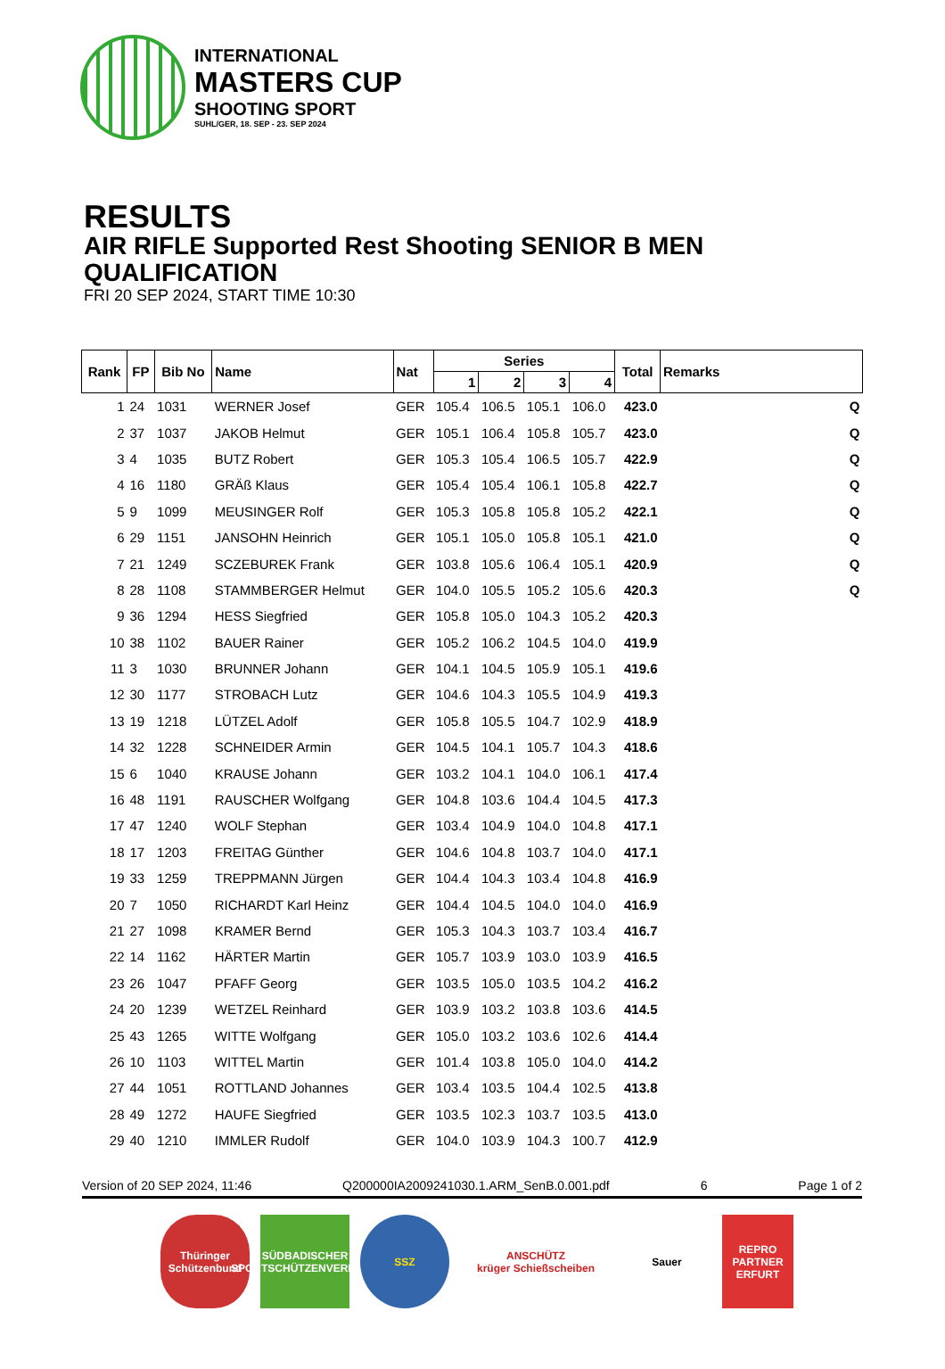INTERNATIONAL
MASTERS CUP
SHOOTING SPORT
SUHL/GER, 18. SEP - 23. SEP 2024
RESULTS
AIR RIFLE Supported Rest Shooting SENIOR B MEN
QUALIFICATION
FRI 20 SEP 2024, START TIME 10:30
| Rank | FP | Bib No | Name | Nat | Series | | | | Total | Remarks |
| --- | --- | --- | --- | --- | --- | --- | --- | --- | --- | --- |
| | | | | | 1 | 2 | 3 | 4 | | |
| 1 | 24 | 1031 | WERNER Josef | GER | 105.4 | 106.5 | 105.1 | 106.0 | 423.0 | Q |
| 2 | 37 | 1037 | JAKOB Helmut | GER | 105.1 | 106.4 | 105.8 | 105.7 | 423.0 | Q |
| 3 | 4 | 1035 | BUTZ Robert | GER | 105.3 | 105.4 | 106.5 | 105.7 | 422.9 | Q |
| 4 | 16 | 1180 | GRÄß Klaus | GER | 105.4 | 105.4 | 106.1 | 105.8 | 422.7 | Q |
| 5 | 9 | 1099 | MEUSINGER Rolf | GER | 105.3 | 105.8 | 105.8 | 105.2 | 422.1 | Q |
| 6 | 29 | 1151 | JANSOHN Heinrich | GER | 105.1 | 105.0 | 105.8 | 105.1 | 421.0 | Q |
| 7 | 21 | 1249 | SCZEBUREK Frank | GER | 103.8 | 105.6 | 106.4 | 105.1 | 420.9 | Q |
| 8 | 28 | 1108 | STAMMBERGER Helmut | GER | 104.0 | 105.5 | 105.2 | 105.6 | 420.3 | Q |
| 9 | 36 | 1294 | HESS Siegfried | GER | 105.8 | 105.0 | 104.3 | 105.2 | 420.3 | |
| 10 | 38 | 1102 | BAUER Rainer | GER | 105.2 | 106.2 | 104.5 | 104.0 | 419.9 | |
| 11 | 3 | 1030 | BRUNNER Johann | GER | 104.1 | 104.5 | 105.9 | 105.1 | 419.6 | |
| 12 | 30 | 1177 | STROBACH Lutz | GER | 104.6 | 104.3 | 105.5 | 104.9 | 419.3 | |
| 13 | 19 | 1218 | LÜTZEL Adolf | GER | 105.8 | 105.5 | 104.7 | 102.9 | 418.9 | |
| 14 | 32 | 1228 | SCHNEIDER Armin | GER | 104.5 | 104.1 | 105.7 | 104.3 | 418.6 | |
| 15 | 6 | 1040 | KRAUSE Johann | GER | 103.2 | 104.1 | 104.0 | 106.1 | 417.4 | |
| 16 | 48 | 1191 | RAUSCHER Wolfgang | GER | 104.8 | 103.6 | 104.4 | 104.5 | 417.3 | |
| 17 | 47 | 1240 | WOLF Stephan | GER | 103.4 | 104.9 | 104.0 | 104.8 | 417.1 | |
| 18 | 17 | 1203 | FREITAG Günther | GER | 104.6 | 104.8 | 103.7 | 104.0 | 417.1 | |
| 19 | 33 | 1259 | TREPPMANN Jürgen | GER | 104.4 | 104.3 | 103.4 | 104.8 | 416.9 | |
| 20 | 7 | 1050 | RICHARDT Karl Heinz | GER | 104.4 | 104.5 | 104.0 | 104.0 | 416.9 | |
| 21 | 27 | 1098 | KRAMER Bernd | GER | 105.3 | 104.3 | 103.7 | 103.4 | 416.7 | |
| 22 | 14 | 1162 | HÄRTER Martin | GER | 105.7 | 103.9 | 103.0 | 103.9 | 416.5 | |
| 23 | 26 | 1047 | PFAFF Georg | GER | 103.5 | 105.0 | 103.5 | 104.2 | 416.2 | |
| 24 | 20 | 1239 | WETZEL Reinhard | GER | 103.9 | 103.2 | 103.8 | 103.6 | 414.5 | |
| 25 | 43 | 1265 | WITTE Wolfgang | GER | 105.0 | 103.2 | 103.6 | 102.6 | 414.4 | |
| 26 | 10 | 1103 | WITTEL Martin | GER | 101.4 | 103.8 | 105.0 | 104.0 | 414.2 | |
| 27 | 44 | 1051 | ROTTLAND Johannes | GER | 103.4 | 103.5 | 104.4 | 102.5 | 413.8 | |
| 28 | 49 | 1272 | HAUFE Siegfried | GER | 103.5 | 102.3 | 103.7 | 103.5 | 413.0 | |
| 29 | 40 | 1210 | IMMLER Rudolf | GER | 104.0 | 103.9 | 104.3 | 100.7 | 412.9 | |
Version of 20 SEP 2024, 11:46 Q200000IA2009241030.1.ARM_SenB.0.001.pdf 6 Page 1 of 2
Thüringer Schützenbund
SÜDBADISCHER SPORTSCHÜTZENVERBAND
SSZ ANSCHÜTZ
krüger Schießscheiben
Sauer REPRO PARTNER ERFURT